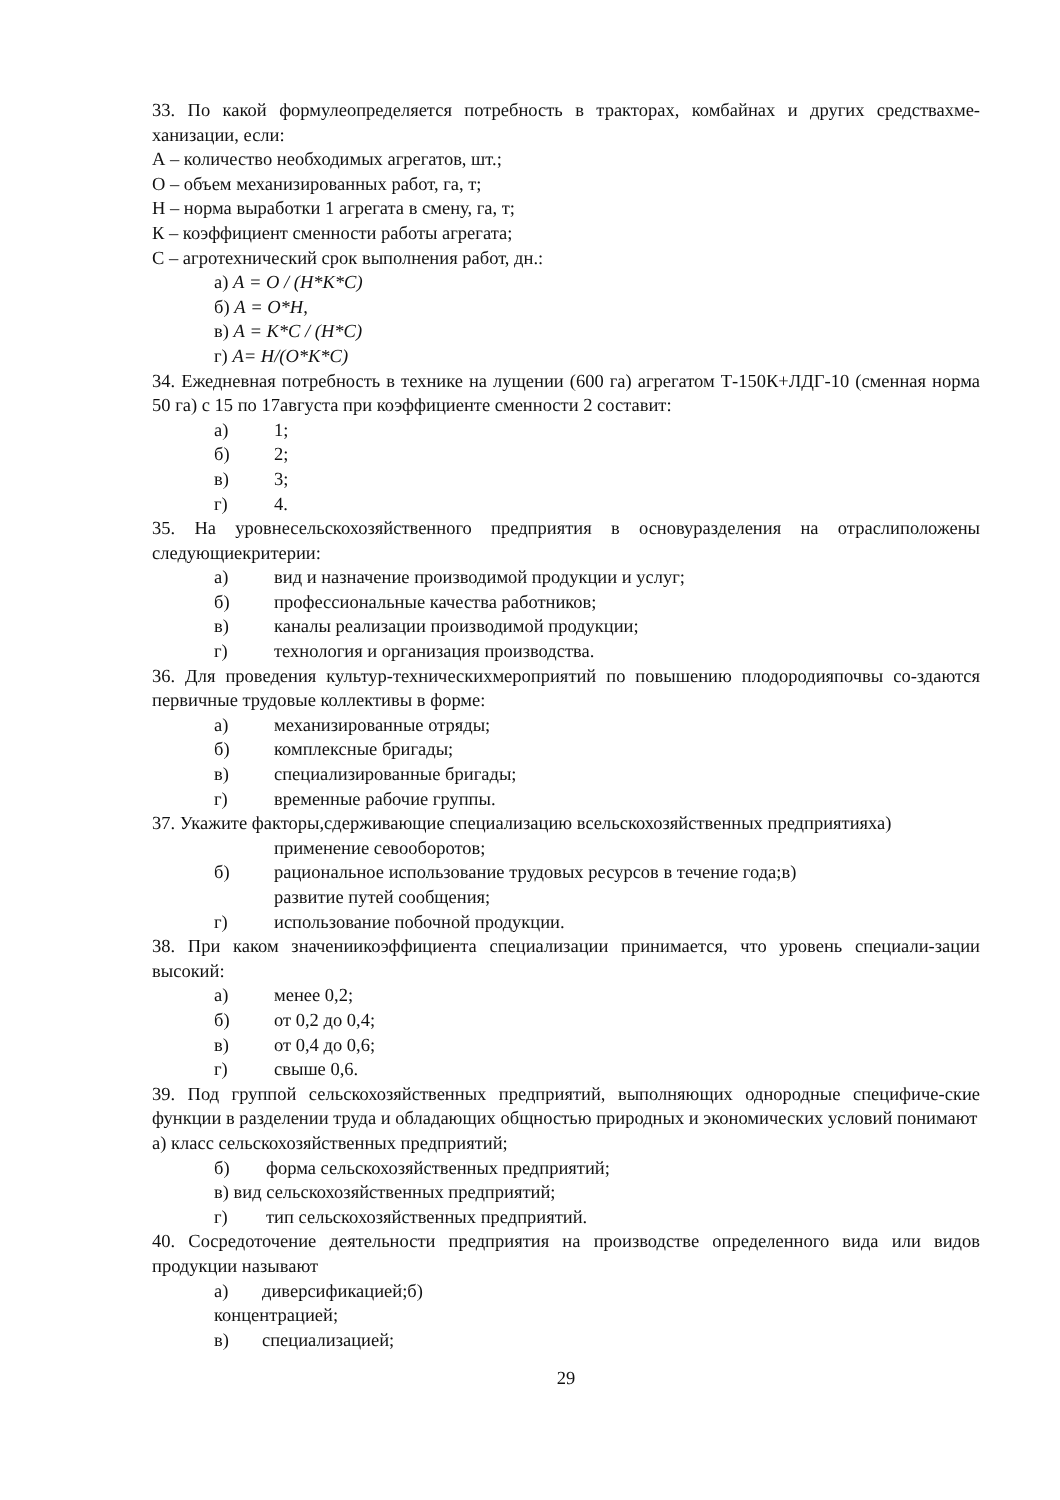33. По какой формулеопределяется потребность в тракторах, комбайнах и других средствахме-ханизации, если:
А – количество необходимых агрегатов, шт.;
О – объем механизированных работ, га, т;
Н – норма выработки 1 агрегата в смену, га, т;
К – коэффициент сменности работы агрегата;
С – агротехнический срок выполнения работ, дн.:
а) А = О / (Н*К*С)
б) А = О*Н,
в) А = К*С / (Н*С)
г) А= Н/(О*К*С)
34. Ежедневная потребность в технике на лущении (600 га) агрегатом Т-150К+ЛДГ-10 (сменная норма 50 га) с 15 по 17августа при коэффициенте сменности 2 составит:
а) 1;
б) 2;
в) 3;
г) 4.
35. На уровнесельскохозяйственного предприятия в основуразделения на отраслиположены следующиекритерии:
а) вид и назначение производимой продукции и услуг;
б) профессиональные качества работников;
в) каналы реализации производимой продукции;
г) технология и организация производства.
36. Для проведения культур-техническихмероприятий по повышению плодородияпочвы со-здаются первичные трудовые коллективы в форме:
а) механизированные отряды;
б) комплексные бригады;
в) специализированные бригады;
г) временные рабочие группы.
37. Укажите факторы,сдерживающие специализацию всельскохозяйственных предприятияха)
применение севооборотов;
б) рациональное использование трудовых ресурсов в течение года;в)
развитие путей сообщения;
г) использование побочной продукции.
38. При каком значениикоэффициента специализации принимается, что уровень специали-зации высокий:
а) менее 0,2;
б) от 0,2 до 0,4;
в) от 0,4 до 0,6;
г) свыше 0,6.
39. Под группой сельскохозяйственных предприятий, выполняющих однородные специфиче-ские функции в разделении труда и обладающих общностью природных и экономических условий понимают
а) класс сельскохозяйственных предприятий;
б) форма сельскохозяйственных предприятий;
в) вид сельскохозяйственных предприятий;
г) тип сельскохозяйственных предприятий.
40. Сосредоточение деятельности предприятия на производстве определенного вида или видов продукции называют
а) диверсификацией;б)
концентрацией;
в) специализацией;
29